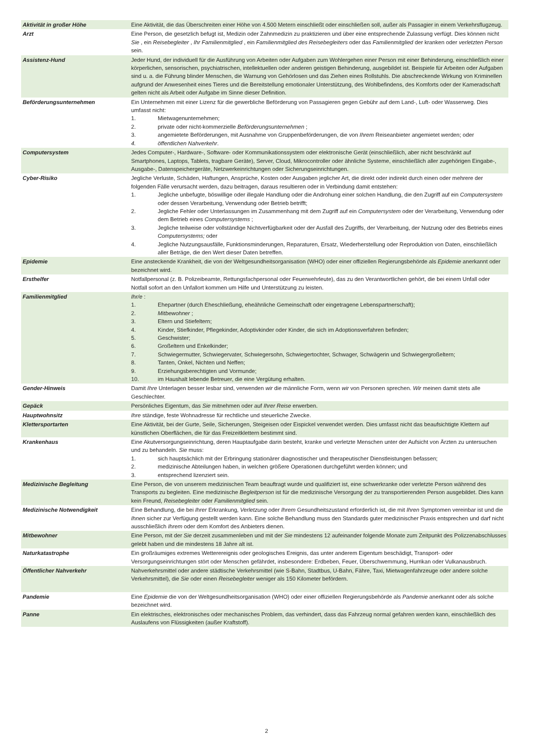| Aktivität in großer Höhe | Eine Aktivität, die das Überschreiten einer Höhe von 4.500 Metern einschließt oder einschließen soll, außer als Passagier in einem Verkehrsflugzeug. |
| Arzt | Eine Person, die gesetzlich befugt ist, Medizin oder Zahnmedizin zu praktizieren und über eine entsprechende Zulassung verfügt. Dies können nicht Sie , ein Reisebegleiter , Ihr Familienmitglied , ein Familienmitglied des Reisebegleiters oder das Familienmitglied der kranken oder verletzten Person sein. |
| Assistenz-Hund | Jeder Hund, der individuell für die Ausführung von Arbeiten oder Aufgaben zum Wohlergehen einer Person mit einer Behinderung, einschließlich einer körperlichen, sensorischen, psychiatrischen, intellektuellen oder anderen geistigen Behinderung, ausgebildet ist. Beispiele für Arbeiten oder Aufgaben sind u. a. die Führung blinder Menschen, die Warnung von Gehörlosen und das Ziehen eines Rollstuhls. Die abschreckende Wirkung von Kriminellen aufgrund der Anwesenheit eines Tieres und die Bereitstellung emotionaler Unterstützung, des Wohlbefindens, des Komforts oder der Kameradschaft gelten nicht als Arbeit oder Aufgabe im Sinne dieser Definition. |
| Beförderungsunternehmen | Ein Unternehmen mit einer Lizenz für die gewerbliche Beförderung von Passagieren gegen Gebühr auf dem Land-, Luft- oder Wasserweg. Dies umfasst nicht: 1. Mietwagenunternehmen; 2. private oder nicht-kommerzielle Beförderungsunternehmen ; 3. angemietete Beförderungen, mit Ausnahme von Gruppenbeförderungen, die von Ihrem Reiseanbieter angemietet werden; oder 4. öffentlichen Nahverkehr . |
| Computersystem | Jedes Computer-, Hardware-, Software- oder Kommunikationssystem oder elektronische Gerät (einschließlich, aber nicht beschränkt auf Smartphones, Laptops, Tablets, tragbare Geräte), Server, Cloud, Mikrocontroller oder ähnliche Systeme, einschließlich aller zugehörigen Eingabe-, Ausgabe-, Datenspeichergeräte, Netzwerkeinrichtungen oder Sicherungseinrichtungen. |
| Cyber-Risiko | Jegliche Verluste, Schäden, Haftungen, Ansprüche, Kosten oder Ausgaben jeglicher Art, die direkt oder indirekt durch einen oder mehrere der folgenden Fälle verursacht werden, dazu beitragen, daraus resultieren oder in Verbindung damit entstehen: 1. Jegliche unbefugte, böswillige oder illegale Handlung oder die Androhung einer solchen Handlung, die den Zugriff auf ein Computersystem oder dessen Verarbeitung, Verwendung oder Betrieb betrifft; 2. Jegliche Fehler oder Unterlassungen im Zusammenhang mit dem Zugriff auf ein Computersystem oder der Verarbeitung, Verwendung oder dem Betrieb eines Computersystems ; 3. Jegliche teilweise oder vollständige Nichtverfügbarkeit oder der Ausfall des Zugriffs, der Verarbeitung, der Nutzung oder des Betriebs eines Computersystems; oder 4. Jegliche Nutzungsausfälle, Funktionsminderungen, Reparaturen, Ersatz, Wiederherstellung oder Reproduktion von Daten, einschließlich aller Beträge, die den Wert dieser Daten betreffen. |
| Epidemie | Eine ansteckende Krankheit, die von der Weltgesundheitsorganisation (WHO) oder einer offiziellen Regierungsbehörde als Epidemie anerkannt oder bezeichnet wird. |
| Ersthelfer | Notfallpersonal (z. B. Polizeibeamte, Rettungsfachpersonal oder Feuerwehrleute), das zu den Verantwortlichen gehört, die bei einem Unfall oder Notfall sofort an den Unfallort kommen um Hilfe und Unterstützung zu leisten. |
| Familienmitglied | Ihr/e : 1. Ehepartner (durch Eheschließung, eheähnliche Gemeinschaft oder eingetragene Lebenspartnerschaft); 2. Mitbewohner ; 3. Eltern und Stiefeltern; 4. Kinder, Stiefkinder, Pflegekinder, Adoptivkinder oder Kinder, die sich im Adoptionsverfahren befinden; 5. Geschwister; 6. Großeltern und Enkelkinder; 7. Schwiegermutter, Schwiegervater, Schwiegersohn, Schwiegertochter, Schwager, Schwägerin und Schwiegergroßeltern; 8. Tanten, Onkel, Nichten und Neffen; 9. Erziehungsberechtigten und Vormunde; 10. im Haushalt lebende Betreuer, die eine Vergütung erhalten. |
| Gender-Hinweis | Damit Ihre Unterlagen besser lesbar sind, verwenden wir die männliche Form, wenn wir von Personen sprechen. Wir meinen damit stets alle Geschlechter. |
| Gepäck | Persönliches Eigentum, das Sie mitnehmen oder auf Ihrer Reise erwerben. |
| Hauptwohnsitz | Ihre ständige, feste Wohnadresse für rechtliche und steuerliche Zwecke. |
| Klettersportarten | Eine Aktivität, bei der Gurte, Seile, Sicherungen, Steigeisen oder Eispickel verwendet werden. Dies umfasst nicht das beaufsichtigte Klettern auf künstlichen Oberflächen, die für das Freizeitklettern bestimmt sind. |
| Krankenhaus | Eine Akutversorgungseinrichtung, deren Hauptaufgabe darin besteht, kranke und verletzte Menschen unter der Aufsicht von Ärzten zu untersuchen und zu behandeln. Sie muss: 1. sich hauptsächlich mit der Erbringung stationärer diagnostischer und therapeutischer Dienstleistungen befassen; 2. medizinische Abteilungen haben, in welchen größere Operationen durchgeführt werden können; und 3. entsprechend lizenziert sein. |
| Medizinische Begleitung | Eine Person, die von unserem medizinischen Team beauftragt wurde und qualifiziert ist, eine schwerkranke oder verletzte Person während des Transports zu begleiten. Eine medizinische Begleitperson ist für die medizinische Versorgung der zu transportierenden Person ausgebildet. Dies kann kein Freund, Reisebegleiter oder Familienmitglied sein. |
| Medizinische Notwendigkeit | Eine Behandlung, die bei Ihrer Erkrankung, Verletzung oder Ihrem Gesundheitszustand erforderlich ist, die mit Ihren Symptomen vereinbar ist und die Ihnen sicher zur Verfügung gestellt werden kann. Eine solche Behandlung muss den Standards guter medizinischer Praxis entsprechen und darf nicht ausschließlich Ihrem oder dem Komfort des Anbieters dienen. |
| Mitbewohner | Eine Person, mit der Sie derzeit zusammenleben und mit der Sie mindestens 12 aufeinander folgende Monate zum Zeitpunkt des Polizzenabschlusses gelebt haben und die mindestens 18 Jahre alt ist. |
| Naturkatastrophe | Ein großräumiges extremes Wetterereignis oder geologisches Ereignis, das unter anderem Eigentum beschädigt, Transport- oder Versorgungseinrichtungen stört oder Menschen gefährdet, insbesondere: Erdbeben, Feuer, Überschwemmung, Hurrikan oder Vulkanausbruch. |
| Öffentlicher Nahverkehr | Nahverkehrsmittel oder andere städtische Verkehrsmittel (wie S-Bahn, Stadtbus, U-Bahn, Fähre, Taxi, Mietwagenfahrzeuge oder andere solche Verkehrsmittel), die Sie oder einen Reisebegleiter weniger als 150 Kilometer befördern. |
| Pandemie | Eine Epidemie die von der Weltgesundheitsorganisation (WHO) oder einer offiziellen Regierungsbehörde als Pandemie anerkannt oder als solche bezeichnet wird. |
| Panne | Ein elektrisches, elektronisches oder mechanisches Problem, das verhindert, dass das Fahrzeug normal gefahren werden kann, einschließlich des Auslaufens von Flüssigkeiten (außer Kraftstoff). |
2